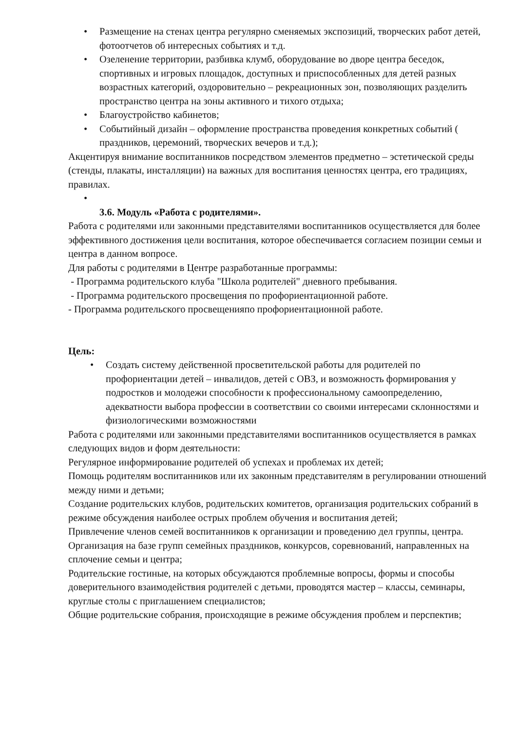• Размещение на стенах центра регулярно сменяемых экспозиций, творческих работ детей, фотоотчетов об интересных событиях и т.д.
• Озеленение территории, разбивка клумб, оборудование во дворе центра беседок, спортивных и игровых площадок, доступных и приспособленных для детей разных возрастных категорий, оздоровительно – рекреационных зон, позволяющих разделить пространство центра на зоны активного и тихого отдыха;
• Благоустройство кабинетов;
• Событийный дизайн – оформление пространства проведения конкретных событий ( праздников, церемоний, творческих вечеров и т.д.);
Акцентируя внимание воспитанников посредством элементов предметно – эстетической среды (стенды, плакаты, инсталляции) на важных для воспитания ценностях центра, его традициях, правилах.
•
3.6. Модуль «Работа с родителями».
Работа с родителями или законными представителями воспитанников осуществляется для более эффективного достижения цели воспитания, которое обеспечивается согласием позиции семьи и центра в данном вопросе.
Для работы с родителями в Центре разработанные программы:
- Программа родительского клуба "Школа родителей" дневного пребывания.
- Программа родительского просвещения по профориентационной работе.
- Программа родительского просвещенияпо профориентационной работе.
Цель:
• Создать систему действенной просветительской работы для родителей по профориентации детей – инвалидов, детей с ОВЗ, и возможность формирования у подростков и молодежи способности к профессиональному самоопределению, адекватности выбора профессии в соответствии со своими интересами склонностями и физиологическими возможностями
Работа с родителями или законными представителями воспитанников осуществляется в рамках следующих видов и форм деятельности:
Регулярное информирование родителей об успехах и проблемах их детей;
Помощь родителям воспитанников или их законным представителям в регулировании отношений между ними и детьми;
Создание родительских клубов, родительских комитетов, организация родительских собраний в режиме обсуждения наиболее острых проблем обучения и воспитания детей;
Привлечение членов семей воспитанников к организации и проведению дел группы, центра.
Организация на базе групп семейных праздников, конкурсов, соревнований, направленных на сплочение семьи и центра;
Родительские гостиные, на которых обсуждаются проблемные вопросы, формы и способы доверительного взаимодействия родителей с детьми, проводятся мастер – классы, семинары, круглые столы с приглашением специалистов;
Общие родительские собрания, происходящие в режиме обсуждения проблем и перспектив;